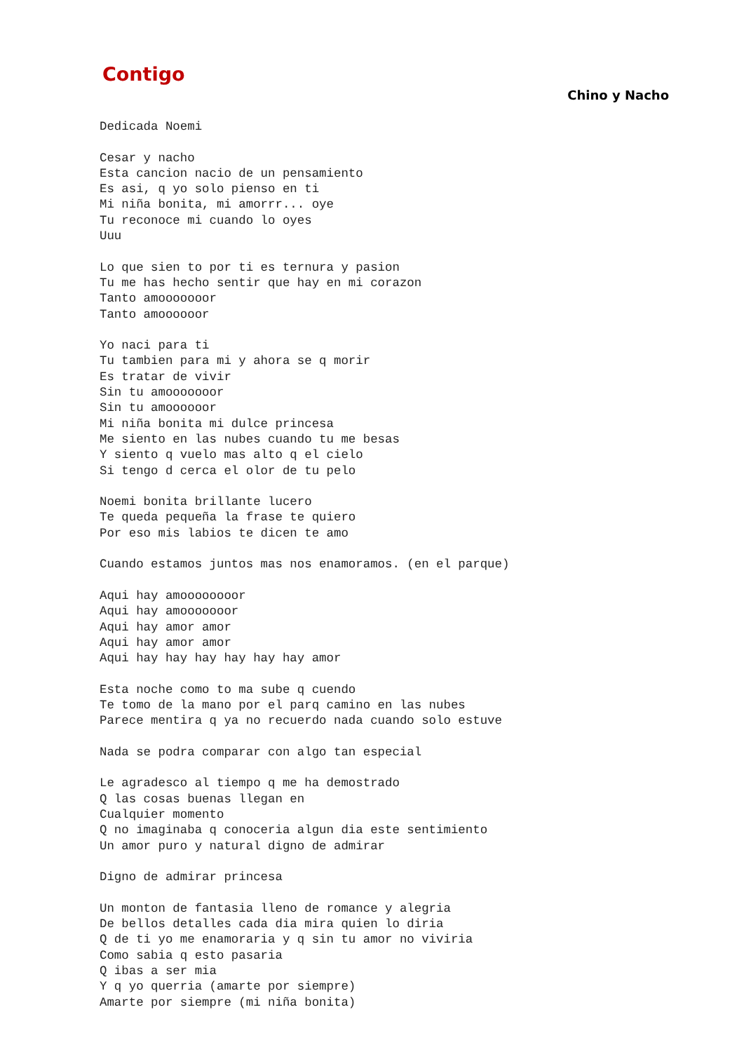Contigo
Chino y Nacho
Dedicada Noemi

Cesar y nacho
Esta cancion nacio de un pensamiento
Es asi, q yo solo pienso en ti
Mi niña bonita, mi amorrr... oye
Tu reconoce mi cuando lo oyes
Uuu

Lo que sien to por ti es ternura y pasion
Tu me has hecho sentir que hay en mi corazon
Tanto amooooooor
Tanto amoooooor

Yo naci para ti
Tu tambien para mi y ahora se q morir
Es tratar de vivir
Sin tu amooooooor
Sin tu amoooooor
Mi niña bonita mi dulce princesa
Me siento en las nubes cuando tu me besas
Y siento q vuelo mas alto q el cielo
Si tengo d cerca el olor de tu pelo

Noemi bonita brillante lucero
Te queda pequeña la frase te quiero
Por eso mis labios te dicen te amo

Cuando estamos juntos mas nos enamoramos. (en el parque)

Aqui hay amoooooooor
Aqui hay amooooooor
Aqui hay amor amor
Aqui hay amor amor
Aqui hay hay hay hay hay hay amor

Esta noche como to ma sube q cuendo
Te tomo de la mano por el parq camino en las nubes
Parece mentira q ya no recuerdo nada cuando solo estuve

Nada se podra comparar con algo tan especial

Le agradesco al tiempo q me ha demostrado
Q las cosas buenas llegan en
Cualquier momento
Q no imaginaba q conoceria algun dia este sentimiento
Un amor puro y natural digno de admirar

Digno de admirar princesa

Un monton de fantasia lleno de romance y alegria
De bellos detalles cada dia mira quien lo diria
Q de ti yo me enamoraria y q sin tu amor no viviria
Como sabia q esto pasaria
Q ibas a ser mia
Y q yo querria (amarte por siempre)
Amarte por siempre (mi niña bonita)